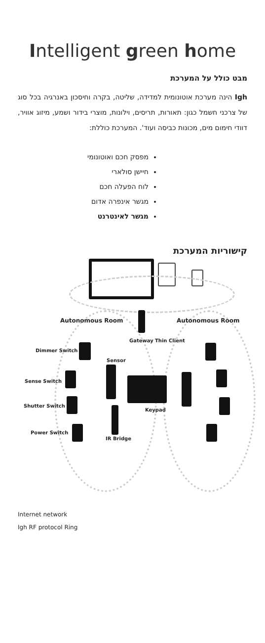Intelligent green home
מבט כולל על המערכת
Igh הינה מערכת אוטונומית למדידה, שליטה, בקרה וחיסכון באנרגיה בכל סוג של צרכני חשמל כגון: תאורות, תריסים, וילונות, מוצרי בידור ושמע, מיזוג אוויר, דוודי חימום מים, מכונות כביסה ועוד'. המערכת כוללת:
מפסק חכם ואוטונומי
חיישן סולארי
לוח הפעלה חכם
מגשר אינפרה אדום
מגשר לאינטרנט
קישוריות המערכת
Autonomous Room Autonomous Room
Gateway Thin Client
Dimmer Switch
Sensor
Sense Switch
Shutter Switch
Keypad
Power Switch
IR Bridge
Internet network
Igh RF protocol Ring